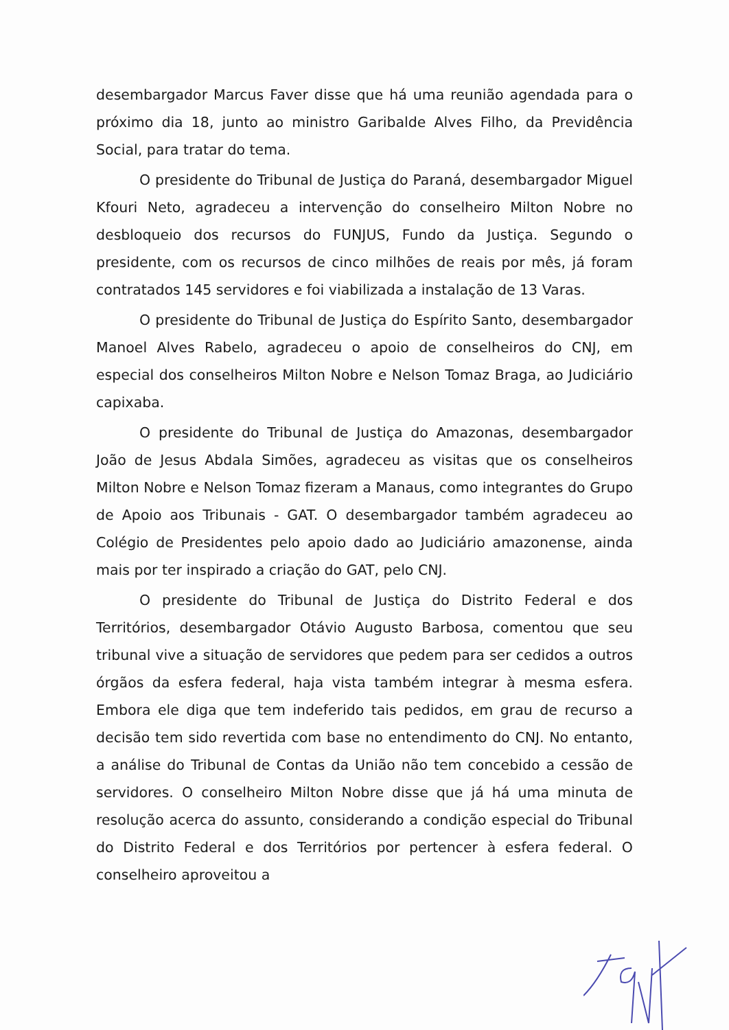desembargador Marcus Faver disse que há uma reunião agendada para o próximo dia 18, junto ao ministro Garibalde Alves Filho, da Previdência Social, para tratar do tema.
O presidente do Tribunal de Justiça do Paraná, desembargador Miguel Kfouri Neto, agradeceu a intervenção do conselheiro Milton Nobre no desbloqueio dos recursos do FUNJUS, Fundo da Justiça. Segundo o presidente, com os recursos de cinco milhões de reais por mês, já foram contratados 145 servidores e foi viabilizada a instalação de 13 Varas.
O presidente do Tribunal de Justiça do Espírito Santo, desembargador Manoel Alves Rabelo, agradeceu o apoio de conselheiros do CNJ, em especial dos conselheiros Milton Nobre e Nelson Tomaz Braga, ao Judiciário capixaba.
O presidente do Tribunal de Justiça do Amazonas, desembargador João de Jesus Abdala Simões, agradeceu as visitas que os conselheiros Milton Nobre e Nelson Tomaz fizeram a Manaus, como integrantes do Grupo de Apoio aos Tribunais - GAT. O desembargador também agradeceu ao Colégio de Presidentes pelo apoio dado ao Judiciário amazonense, ainda mais por ter inspirado a criação do GAT, pelo CNJ.
O presidente do Tribunal de Justiça do Distrito Federal e dos Territórios, desembargador Otávio Augusto Barbosa, comentou que seu tribunal vive a situação de servidores que pedem para ser cedidos a outros órgãos da esfera federal, haja vista também integrar à mesma esfera. Embora ele diga que tem indeferido tais pedidos, em grau de recurso a decisão tem sido revertida com base no entendimento do CNJ. No entanto, a análise do Tribunal de Contas da União não tem concebido a cessão de servidores. O conselheiro Milton Nobre disse que já há uma minuta de resolução acerca do assunto, considerando a condição especial do Tribunal do Distrito Federal e dos Territórios por pertencer à esfera federal. O conselheiro aproveitou a